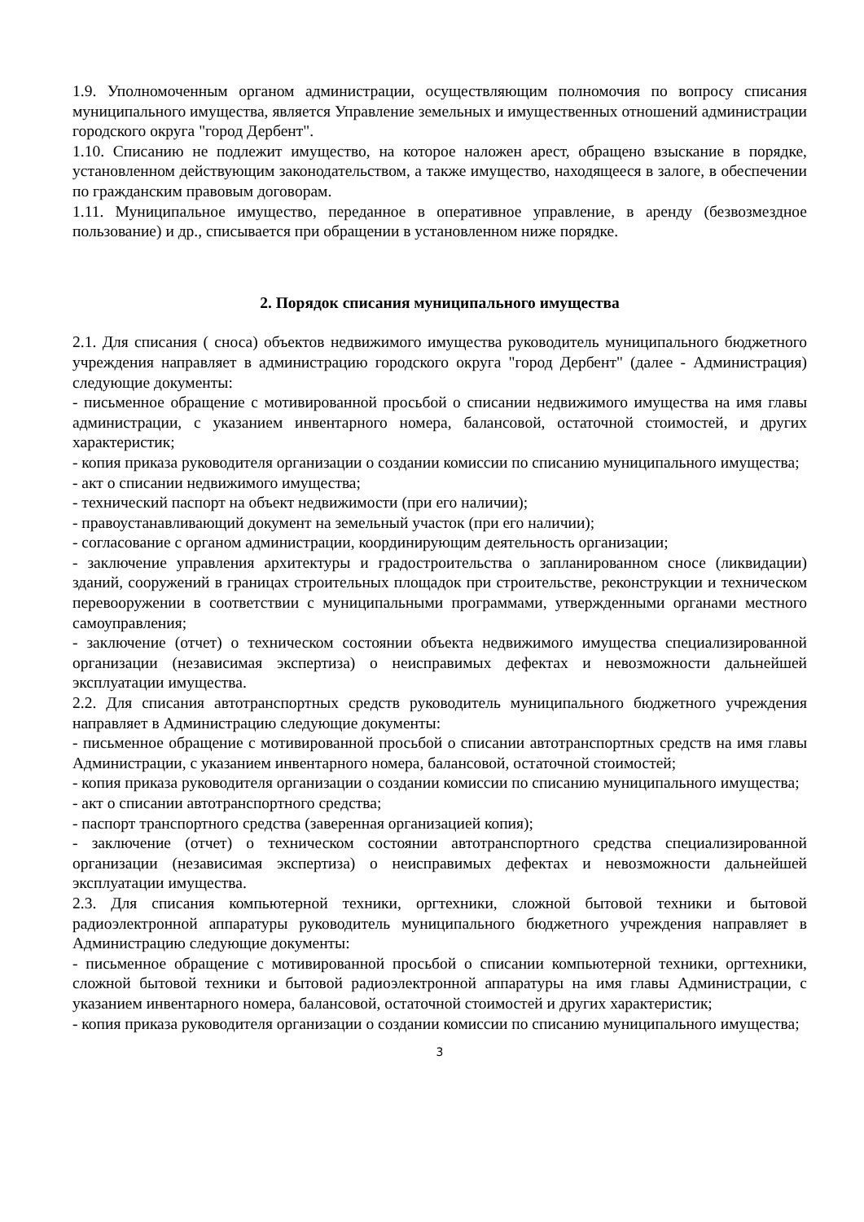1.9. Уполномоченным органом администрации, осуществляющим полномочия по вопросу списания муниципального имущества, является Управление земельных и имущественных отношений администрации городского округа "город Дербент".
1.10. Списанию не подлежит имущество, на которое наложен арест, обращено взыскание в порядке, установленном действующим законодательством, а также имущество, находящееся в залоге, в обеспечении по гражданским правовым договорам.
1.11. Муниципальное имущество, переданное в оперативное управление, в аренду (безвозмездное пользование) и др., списывается при обращении в установленном ниже порядке.
2. Порядок списания муниципального имущества
2.1. Для списания ( сноса) объектов недвижимого имущества руководитель муниципального бюджетного учреждения направляет в администрацию городского округа "город Дербент" (далее - Администрация) следующие документы:
- письменное обращение с мотивированной просьбой о списании недвижимого имущества на имя главы администрации, с указанием инвентарного номера, балансовой, остаточной стоимостей, и других характеристик;
- копия приказа руководителя организации о создании комиссии по списанию муниципального имущества;
- акт о списании недвижимого имущества;
- технический паспорт на объект недвижимости (при его наличии);
- правоустанавливающий документ на земельный участок (при его наличии);
- согласование с органом администрации, координирующим деятельность организации;
- заключение управления архитектуры и градостроительства о запланированном сносе (ликвидации) зданий, сооружений в границах строительных площадок при строительстве, реконструкции и техническом перевооружении в соответствии с муниципальными программами, утвержденными органами местного самоуправления;
- заключение (отчет) о техническом состоянии объекта недвижимого имущества специализированной организации (независимая экспертиза) о неисправимых дефектах и невозможности дальнейшей эксплуатации имущества.
2.2. Для списания автотранспортных средств руководитель муниципального бюджетного учреждения направляет в Администрацию следующие документы:
- письменное обращение с мотивированной просьбой о списании автотранспортных средств на имя главы Администрации, с указанием инвентарного номера, балансовой, остаточной стоимостей;
- копия приказа руководителя организации о создании комиссии по списанию муниципального имущества;
- акт о списании автотранспортного средства;
- паспорт транспортного средства (заверенная организацией копия);
- заключение (отчет) о техническом состоянии автотранспортного средства специализированной организации (независимая экспертиза) о неисправимых дефектах и невозможности дальнейшей эксплуатации имущества.
2.3. Для списания компьютерной техники, оргтехники, сложной бытовой техники и бытовой радиоэлектронной аппаратуры руководитель муниципального бюджетного учреждения направляет в Администрацию следующие документы:
- письменное обращение с мотивированной просьбой о списании компьютерной техники, оргтехники, сложной бытовой техники и бытовой радиоэлектронной аппаратуры на имя главы Администрации, с указанием инвентарного номера, балансовой, остаточной стоимостей и других характеристик;
- копия приказа руководителя организации о создании комиссии по списанию муниципального имущества;
3